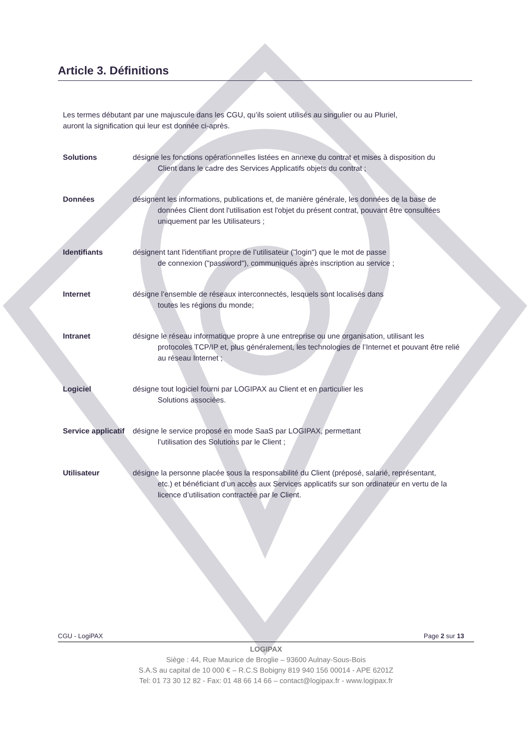Article 3. Définitions
Les termes débutant par une majuscule dans les CGU, qu’ils soient utilisés au singulier ou au Pluriel, auront la signification qui leur est donnée ci-après.
Solutions désigne les fonctions opérationnelles listées en annexe du contrat et mises à disposition du
Client dans le cadre des Services Applicatifs objets du contrat ;
Données désignent les informations, publications et, de manière générale, les données de la base de
données Client dont l'utilisation est l'objet du présent contrat, pouvant être consultées uniquement par les Utilisateurs ;
Identifiants désignent tant l'identifiant propre de l’utilisateur ("login") que le mot de passe
de connexion ("password"), communiqués après inscription au service ;
Internet désigne l’ensemble de réseaux interconnectés, lesquels sont localisés dans
toutes les régions du monde;
Intranet désigne le réseau informatique propre à une entreprise ou une organisation, utilisant les
protocoles TCP/IP et, plus généralement, les technologies de l’Internet et pouvant être relié au réseau Internet ;
Logiciel désigne tout logiciel fourni par LOGIPAX au Client et en particulier les
Solutions associées.
Service applicatif
désigne le service proposé en mode SaaS par LOGIPAX, permettant
l’utilisation des Solutions par le Client ;
Utilisateur désigne la personne placée sous la responsabilité du Client (préposé, salarié, représentant,
etc.) et bénéficiant d’un accès aux Services applicatifs sur son ordinateur en vertu de la licence d’utilisation contractée par le Client.
CGU - LogiPAX Page 2 sur 13
LOGIPAX
Siège : 44, Rue Maurice de Broglie – 93600 Aulnay-Sous-Bois
S.A.S au capital de 10 000 € – R.C.S Bobigny 819 940 156 00014 - APE 6201Z
Tel: 01 73 30 12 82 - Fax: 01 48 66 14 66 – contact@logipax.fr - www.logipax.fr